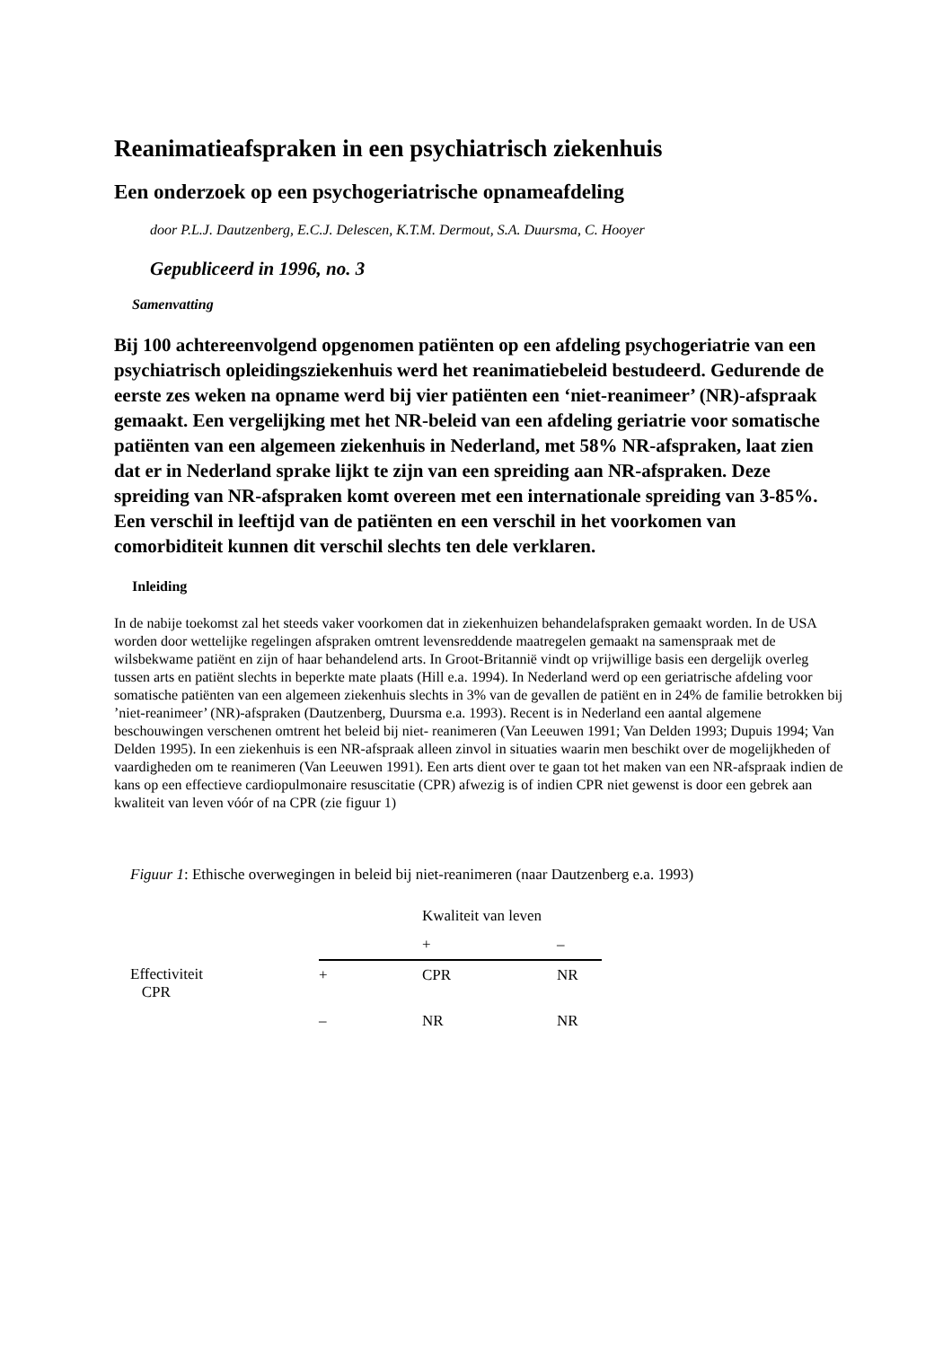Reanimatieafspraken in een psychiatrisch ziekenhuis
Een onderzoek op een psychogeriatrische opnameafdeling
door P.L.J. Dautzenberg, E.C.J. Delescen, K.T.M. Dermout, S.A. Duursma, C. Hooyer
Gepubliceerd in 1996, no. 3
Samenvatting
Bij 100 achtereenvolgend opgenomen patiënten op een afdeling psychogeriatrie van een psychiatrisch opleidingsziekenhuis werd het reanimatiebeleid bestudeerd. Gedurende de eerste zes weken na opname werd bij vier patiënten een ‘niet-reanimeer’ (NR)-afspraak gemaakt. Een vergelijking met het NR-beleid van een afdeling geriatrie voor somatische patiënten van een algemeen ziekenhuis in Nederland, met 58% NR-afspraken, laat zien dat er in Nederland sprake lijkt te zijn van een spreiding aan NR-afspraken. Deze spreiding van NR-afspraken komt overeen met een internationale spreiding van 3-85%. Een verschil in leeftijd van de patiënten en een verschil in het voorkomen van comorbiditeit kunnen dit verschil slechts ten dele verklaren.
Inleiding
In de nabije toekomst zal het steeds vaker voorkomen dat in ziekenhuizen behandelafspraken gemaakt worden. In de USA worden door wettelijke regelingen afspraken omtrent levensreddende maatregelen gemaakt na samenspraak met de wilsbekwame patiënt en zijn of haar behandelend arts. In Groot-Britannië vindt op vrijwillige basis een dergelijk overleg tussen arts en patiënt slechts in beperkte mate plaats (Hill e.a. 1994). In Nederland werd op een geriatrische afdeling voor somatische patiënten van een algemeen ziekenhuis slechts in 3% van de gevallen de patiënt en in 24% de familie betrokken bij ’niet-reanimeer’ (NR)-afspraken (Dautzenberg, Duursma e.a. 1993). Recent is in Nederland een aantal algemene beschouwingen verschenen omtrent het beleid bij niet- reanimeren (Van Leeuwen 1991; Van Delden 1993; Dupuis 1994; Van Delden 1995). In een ziekenhuis is een NR-afspraak alleen zinvol in situaties waarin men beschikt over de mogelijkheden of vaardigheden om te reanimeren (Van Leeuwen 1991). Een arts dient over te gaan tot het maken van een NR-afspraak indien de kans op een effectieve cardiopulmonaire resuscitatie (CPR) afwezig is of indien CPR niet gewenst is door een gebrek aan kwaliteit van leven vóór of na CPR (zie figuur 1)
Figuur 1: Ethische overwegingen in beleid bij niet-reanimeren (naar Dautzenberg e.a. 1993)
| | | Kwaliteit van leven | |
| --- | --- | --- | --- |
| | | + | – |
| Effectiviteit CPR | + | CPR | NR |
| | – | NR | NR |